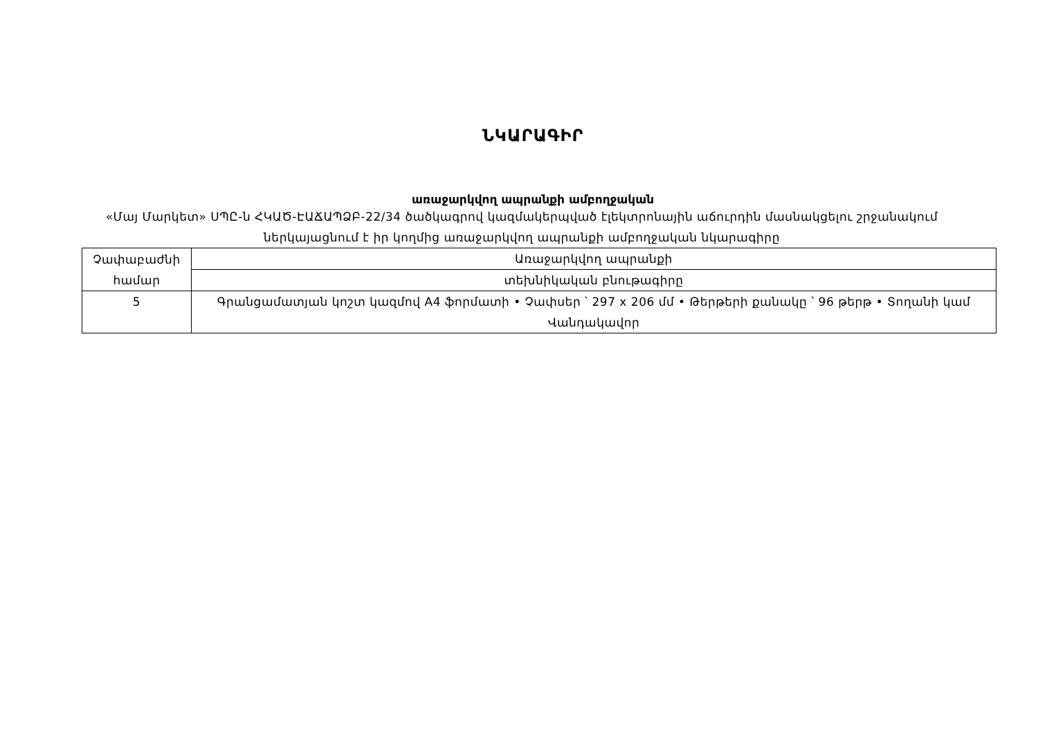ՆԿԱՐԱԳԻՐ
առաջարկվող ապրանքի ամբողջական
«Մայ Մարկետ» ՍՊԸ-ն ՀԿԱԾ-ԷԱՃԱՊՁԲ-22/34 ծածկագրով կազմակերպված էլեկտրոնային աճուրդին մասնակցելու շրջանակում ներկայացնում է իր կողմից առաջարկվող ապրանքի ամբողջական նկարագիրը
| Չափաբաժնի համար | Առաջարկվող ապրանքի |
| | տեխնիկական բնութագիրը |
| 5 | Գրանցամատյան կոշտ կազմով A4 ֆորմատի • Չափսեր ՝ 297 x 206 մմ • Թերթերի քանակը ՝ 96 թերթ • Տողանի կամ Վանդակավոր |